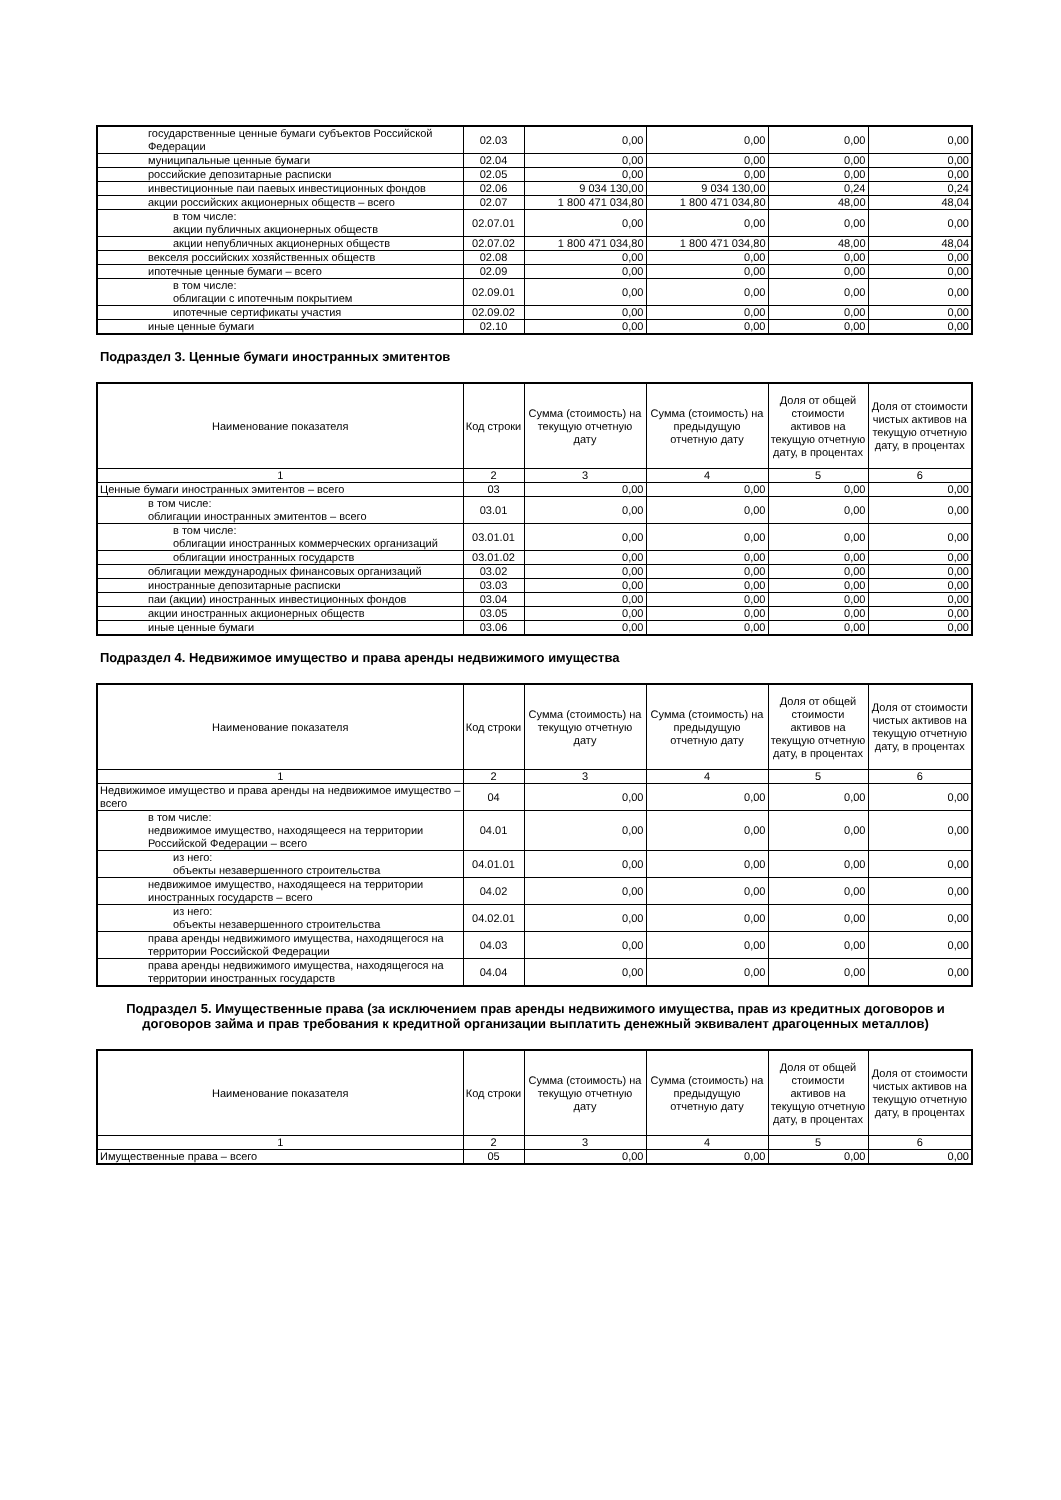| государственные ценные бумаги субъектов Российской Федерации | 02.03 | 0,00 | 0,00 | 0,00 | 0,00 |
| муниципальные ценные бумаги | 02.04 | 0,00 | 0,00 | 0,00 | 0,00 |
| российские депозитарные расписки | 02.05 | 0,00 | 0,00 | 0,00 | 0,00 |
| инвестиционные паи паевых инвестиционных фондов | 02.06 | 9 034 130,00 | 9 034 130,00 | 0,24 | 0,24 |
| акции российских акционерных обществ – всего | 02.07 | 1 800 471 034,80 | 1 800 471 034,80 | 48,00 | 48,04 |
| в том числе: акции публичных акционерных обществ | 02.07.01 | 0,00 | 0,00 | 0,00 | 0,00 |
| акции непубличных акционерных обществ | 02.07.02 | 1 800 471 034,80 | 1 800 471 034,80 | 48,00 | 48,04 |
| векселя российских хозяйственных обществ | 02.08 | 0,00 | 0,00 | 0,00 | 0,00 |
| ипотечные ценные бумаги – всего | 02.09 | 0,00 | 0,00 | 0,00 | 0,00 |
| в том числе: облигации с ипотечным покрытием | 02.09.01 | 0,00 | 0,00 | 0,00 | 0,00 |
| ипотечные сертификаты участия | 02.09.02 | 0,00 | 0,00 | 0,00 | 0,00 |
| иные ценные бумаги | 02.10 | 0,00 | 0,00 | 0,00 | 0,00 |
Подраздел 3. Ценные бумаги иностранных эмитентов
| Наименование показателя | Код строки | Сумма (стоимость) на текущую отчетную дату | Сумма (стоимость) на предыдущую отчетную дату | Доля от общей стоимости активов на текущую отчетную дату, в процентах | Доля от стоимости чистых активов на текущую отчетную дату, в процентах |
| --- | --- | --- | --- | --- | --- |
| 1 | 2 | 3 | 4 | 5 | 6 |
| Ценные бумаги иностранных эмитентов – всего | 03 | 0,00 | 0,00 | 0,00 | 0,00 |
| в том числе: облигации иностранных эмитентов – всего | 03.01 | 0,00 | 0,00 | 0,00 | 0,00 |
| в том числе: облигации иностранных коммерческих организаций | 03.01.01 | 0,00 | 0,00 | 0,00 | 0,00 |
| облигации иностранных государств | 03.01.02 | 0,00 | 0,00 | 0,00 | 0,00 |
| облигации международных финансовых организаций | 03.02 | 0,00 | 0,00 | 0,00 | 0,00 |
| иностранные депозитарные расписки | 03.03 | 0,00 | 0,00 | 0,00 | 0,00 |
| паи (акции) иностранных инвестиционных фондов | 03.04 | 0,00 | 0,00 | 0,00 | 0,00 |
| акции иностранных акционерных обществ | 03.05 | 0,00 | 0,00 | 0,00 | 0,00 |
| иные ценные бумаги | 03.06 | 0,00 | 0,00 | 0,00 | 0,00 |
Подраздел 4. Недвижимое имущество и права аренды недвижимого имущества
| Наименование показателя | Код строки | Сумма (стоимость) на текущую отчетную дату | Сумма (стоимость) на предыдущую отчетную дату | Доля от общей стоимости активов на текущую отчетную дату, в процентах | Доля от стоимости чистых активов на текущую отчетную дату, в процентах |
| --- | --- | --- | --- | --- | --- |
| 1 | 2 | 3 | 4 | 5 | 6 |
| Недвижимое имущество и права аренды на недвижимое имущество – всего | 04 | 0,00 | 0,00 | 0,00 | 0,00 |
| в том числе: недвижимое имущество, находящееся на территории Российской Федерации – всего | 04.01 | 0,00 | 0,00 | 0,00 | 0,00 |
| из него: объекты незавершенного строительства | 04.01.01 | 0,00 | 0,00 | 0,00 | 0,00 |
| недвижимое имущество, находящееся на территории иностранных государств – всего | 04.02 | 0,00 | 0,00 | 0,00 | 0,00 |
| из него: объекты незавершенного строительства | 04.02.01 | 0,00 | 0,00 | 0,00 | 0,00 |
| права аренды недвижимого имущества, находящегося на территории Российской Федерации | 04.03 | 0,00 | 0,00 | 0,00 | 0,00 |
| права аренды недвижимого имущества, находящегося на территории иностранных государств | 04.04 | 0,00 | 0,00 | 0,00 | 0,00 |
Подраздел 5. Имущественные права (за исключением прав аренды недвижимого имущества, прав из кредитных договоров и договоров займа и прав требования к кредитной организации выплатить денежный эквивалент драгоценных металлов)
| Наименование показателя | Код строки | Сумма (стоимость) на текущую отчетную дату | Сумма (стоимость) на предыдущую отчетную дату | Доля от общей стоимости активов на текущую отчетную дату, в процентах | Доля от стоимости чистых активов на текущую отчетную дату, в процентах |
| --- | --- | --- | --- | --- | --- |
| 1 | 2 | 3 | 4 | 5 | 6 |
| Имущественные права – всего | 05 | 0,00 | 0,00 | 0,00 | 0,00 |